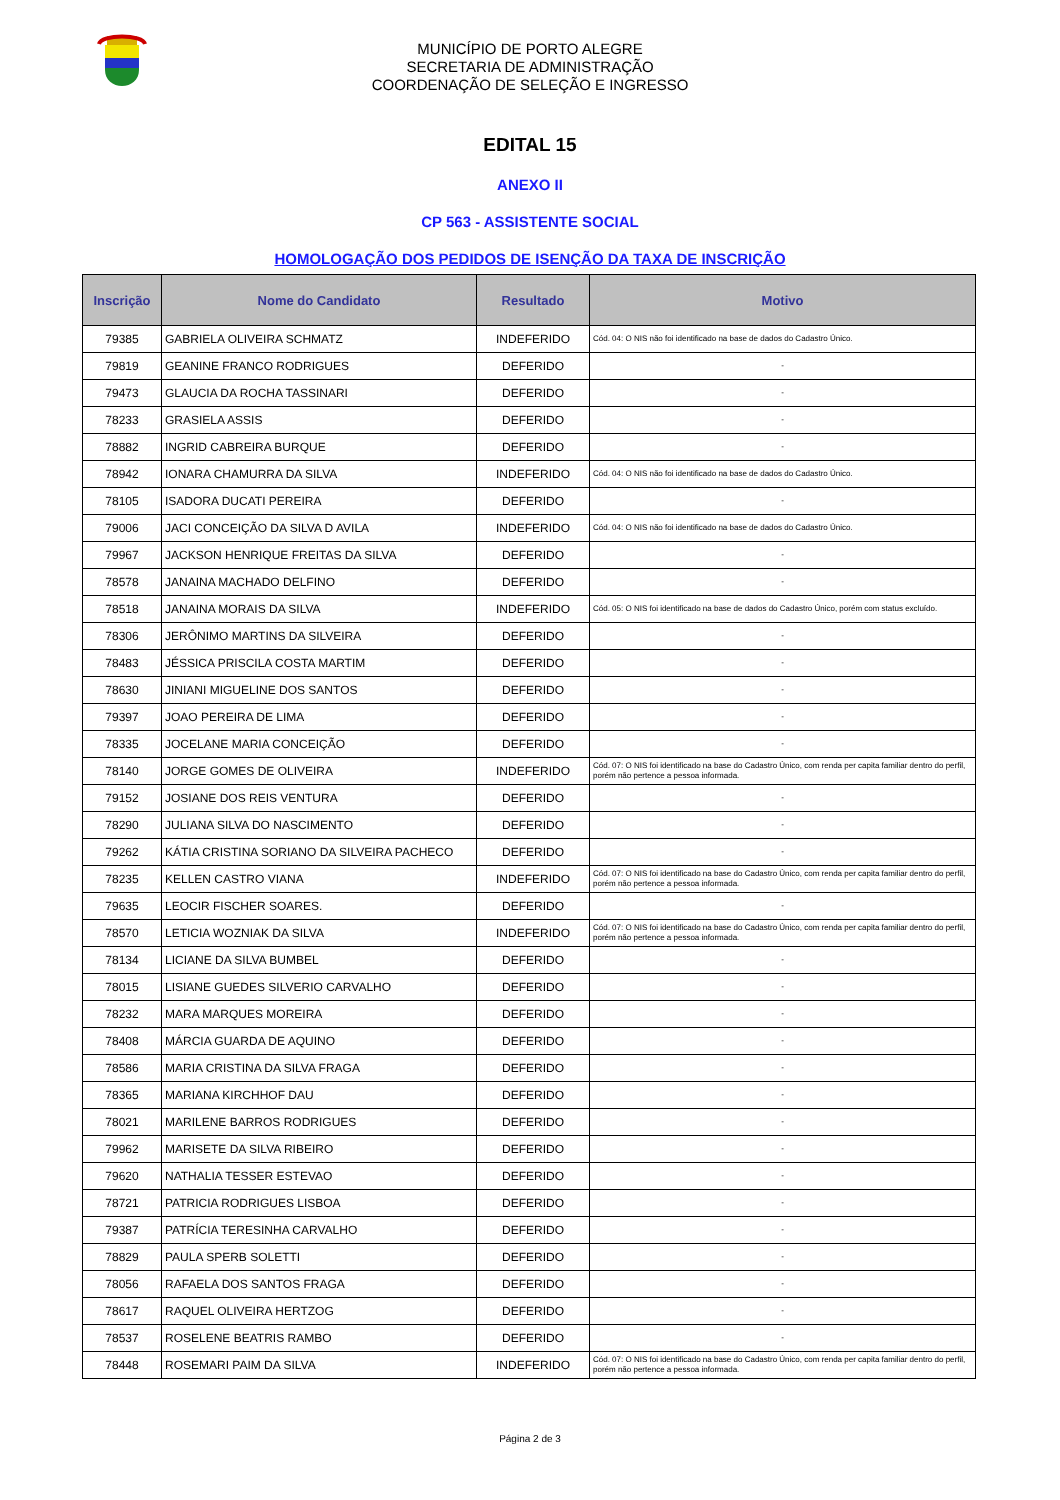MUNICÍPIO DE PORTO ALEGRE
SECRETARIA DE ADMINISTRAÇÃO
COORDENAÇÃO DE SELEÇÃO E INGRESSO
EDITAL 15
ANEXO II
CP 563 - ASSISTENTE SOCIAL
HOMOLOGAÇÃO DOS PEDIDOS DE ISENÇÃO DA TAXA DE INSCRIÇÃO
| Inscrição | Nome do Candidato | Resultado | Motivo |
| --- | --- | --- | --- |
| 79385 | GABRIELA OLIVEIRA SCHMATZ | INDEFERIDO | Cód. 04: O NIS não foi identificado na base de dados do Cadastro Único. |
| 79819 | GEANINE FRANCO RODRIGUES | DEFERIDO | - |
| 79473 | GLAUCIA DA ROCHA TASSINARI | DEFERIDO | - |
| 78233 | GRASIELA ASSIS | DEFERIDO | - |
| 78882 | INGRID CABREIRA BURQUE | DEFERIDO | - |
| 78942 | IONARA CHAMURRA DA SILVA | INDEFERIDO | Cód. 04: O NIS não foi identificado na base de dados do Cadastro Único. |
| 78105 | ISADORA DUCATI PEREIRA | DEFERIDO | - |
| 79006 | JACI CONCEIÇÃO DA SILVA D AVILA | INDEFERIDO | Cód. 04: O NIS não foi identificado na base de dados do Cadastro Único. |
| 79967 | JACKSON HENRIQUE FREITAS DA SILVA | DEFERIDO | - |
| 78578 | JANAINA MACHADO DELFINO | DEFERIDO | - |
| 78518 | JANAINA MORAIS DA SILVA | INDEFERIDO | Cód. 05: O NIS foi identificado na base de dados do Cadastro Único, porém com status excluído. |
| 78306 | JERÔNIMO MARTINS DA SILVEIRA | DEFERIDO | - |
| 78483 | JÉSSICA PRISCILA COSTA MARTIM | DEFERIDO | - |
| 78630 | JINIANI MIGUELINE DOS SANTOS | DEFERIDO | - |
| 79397 | JOAO PEREIRA DE LIMA | DEFERIDO | - |
| 78335 | JOCELANE MARIA CONCEIÇÃO | DEFERIDO | - |
| 78140 | JORGE GOMES DE OLIVEIRA | INDEFERIDO | Cód. 07: O NIS foi identificado na base do Cadastro Único, com renda per capita familiar dentro do perfil, porém não pertence a pessoa informada. |
| 79152 | JOSIANE DOS REIS VENTURA | DEFERIDO | - |
| 78290 | JULIANA SILVA DO NASCIMENTO | DEFERIDO | - |
| 79262 | KÁTIA CRISTINA SORIANO DA SILVEIRA PACHECO | DEFERIDO | - |
| 78235 | KELLEN CASTRO VIANA | INDEFERIDO | Cód. 07: O NIS foi identificado na base do Cadastro Único, com renda per capita familiar dentro do perfil, porém não pertence a pessoa informada. |
| 79635 | LEOCIR FISCHER SOARES. | DEFERIDO | - |
| 78570 | LETICIA WOZNIAK DA SILVA | INDEFERIDO | Cód. 07: O NIS foi identificado na base do Cadastro Único, com renda per capita familiar dentro do perfil, porém não pertence a pessoa informada. |
| 78134 | LICIANE DA SILVA BUMBEL | DEFERIDO | - |
| 78015 | LISIANE GUEDES SILVERIO CARVALHO | DEFERIDO | - |
| 78232 | MARA MARQUES MOREIRA | DEFERIDO | - |
| 78408 | MÁRCIA GUARDA DE AQUINO | DEFERIDO | - |
| 78586 | MARIA CRISTINA DA SILVA FRAGA | DEFERIDO | - |
| 78365 | MARIANA KIRCHHOF DAU | DEFERIDO | - |
| 78021 | MARILENE BARROS RODRIGUES | DEFERIDO | - |
| 79962 | MARISETE DA SILVA RIBEIRO | DEFERIDO | - |
| 79620 | NATHALIA TESSER ESTEVAO | DEFERIDO | - |
| 78721 | PATRICIA RODRIGUES LISBOA | DEFERIDO | - |
| 79387 | PATRÍCIA TERESINHA CARVALHO | DEFERIDO | - |
| 78829 | PAULA SPERB SOLETTI | DEFERIDO | - |
| 78056 | RAFAELA DOS SANTOS FRAGA | DEFERIDO | - |
| 78617 | RAQUEL OLIVEIRA HERTZOG | DEFERIDO | - |
| 78537 | ROSELENE BEATRIS RAMBO | DEFERIDO | - |
| 78448 | ROSEMARI PAIM DA SILVA | INDEFERIDO | Cód. 07: O NIS foi identificado na base do Cadastro Único, com renda per capita familiar dentro do perfil, porém não pertence a pessoa informada. |
Página 2 de 3